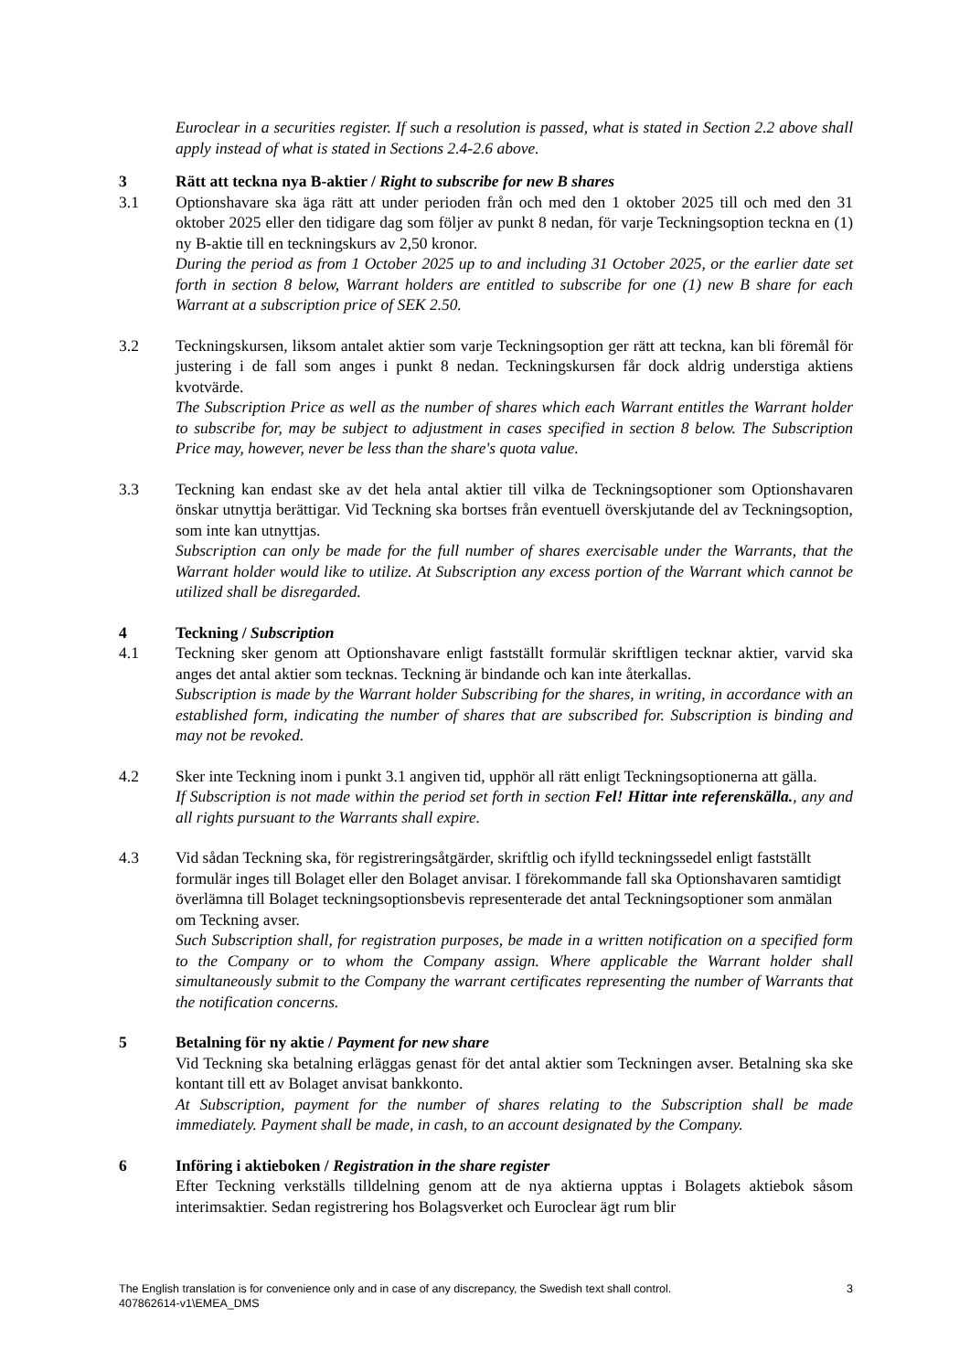Euroclear in a securities register. If such a resolution is passed, what is stated in Section 2.2 above shall apply instead of what is stated in Sections 2.4-2.6 above.
3 Rätt att teckna nya B-aktier / Right to subscribe for new B shares
3.1 Optionshavare ska äga rätt att under perioden från och med den 1 oktober 2025 till och med den 31 oktober 2025 eller den tidigare dag som följer av punkt 8 nedan, för varje Teckningsoption teckna en (1) ny B-aktie till en teckningskurs av 2,50 kronor.
During the period as from 1 October 2025 up to and including 31 October 2025, or the earlier date set forth in section 8 below, Warrant holders are entitled to subscribe for one (1) new B share for each Warrant at a subscription price of SEK 2.50.
3.2 Teckningskursen, liksom antalet aktier som varje Teckningsoption ger rätt att teckna, kan bli föremål för justering i de fall som anges i punkt 8 nedan. Teckningskursen får dock aldrig understiga aktiens kvotvärde.
The Subscription Price as well as the number of shares which each Warrant entitles the Warrant holder to subscribe for, may be subject to adjustment in cases specified in section 8 below. The Subscription Price may, however, never be less than the share's quota value.
3.3 Teckning kan endast ske av det hela antal aktier till vilka de Teckningsoptioner som Optionshavaren önskar utnyttja berättigar. Vid Teckning ska bortses från eventuell överskjutande del av Teckningsoption, som inte kan utnyttjas.
Subscription can only be made for the full number of shares exercisable under the Warrants, that the Warrant holder would like to utilize. At Subscription any excess portion of the Warrant which cannot be utilized shall be disregarded.
4 Teckning / Subscription
4.1 Teckning sker genom att Optionshavare enligt fastställt formulär skriftligen tecknar aktier, varvid ska anges det antal aktier som tecknas. Teckning är bindande och kan inte återkallas.
Subscription is made by the Warrant holder Subscribing for the shares, in writing, in accordance with an established form, indicating the number of shares that are subscribed for. Subscription is binding and may not be revoked.
4.2 Sker inte Teckning inom i punkt 3.1 angiven tid, upphör all rätt enligt Teckningsoptionerna att gälla.
If Subscription is not made within the period set forth in section Fel! Hittar inte referenskälla., any and all rights pursuant to the Warrants shall expire.
4.3 Vid sådan Teckning ska, för registreringsåtgärder, skriftlig och ifylld teckningssedel enligt fastställt formulär inges till Bolaget eller den Bolaget anvisar. I förekommande fall ska Optionshavaren samtidigt överlämna till Bolaget teckningsoptionsbevis representerade det antal Teckningsoptioner som anmälan om Teckning avser.
Such Subscription shall, for registration purposes, be made in a written notification on a specified form to the Company or to whom the Company assign. Where applicable the Warrant holder shall simultaneously submit to the Company the warrant certificates representing the number of Warrants that the notification concerns.
5 Betalning för ny aktie / Payment for new share
Vid Teckning ska betalning erläggas genast för det antal aktier som Teckningen avser. Betalning ska ske kontant till ett av Bolaget anvisat bankkonto.
At Subscription, payment for the number of shares relating to the Subscription shall be made immediately. Payment shall be made, in cash, to an account designated by the Company.
6 Införing i aktieboken / Registration in the share register
Efter Teckning verkställs tilldelning genom att de nya aktierna upptas i Bolagets aktiebok såsom interimsaktier. Sedan registrering hos Bolagsverket och Euroclear ägt rum blir
3 The English translation is for convenience only and in case of any discrepancy, the Swedish text shall control.
407862614-v1\EMEA_DMS